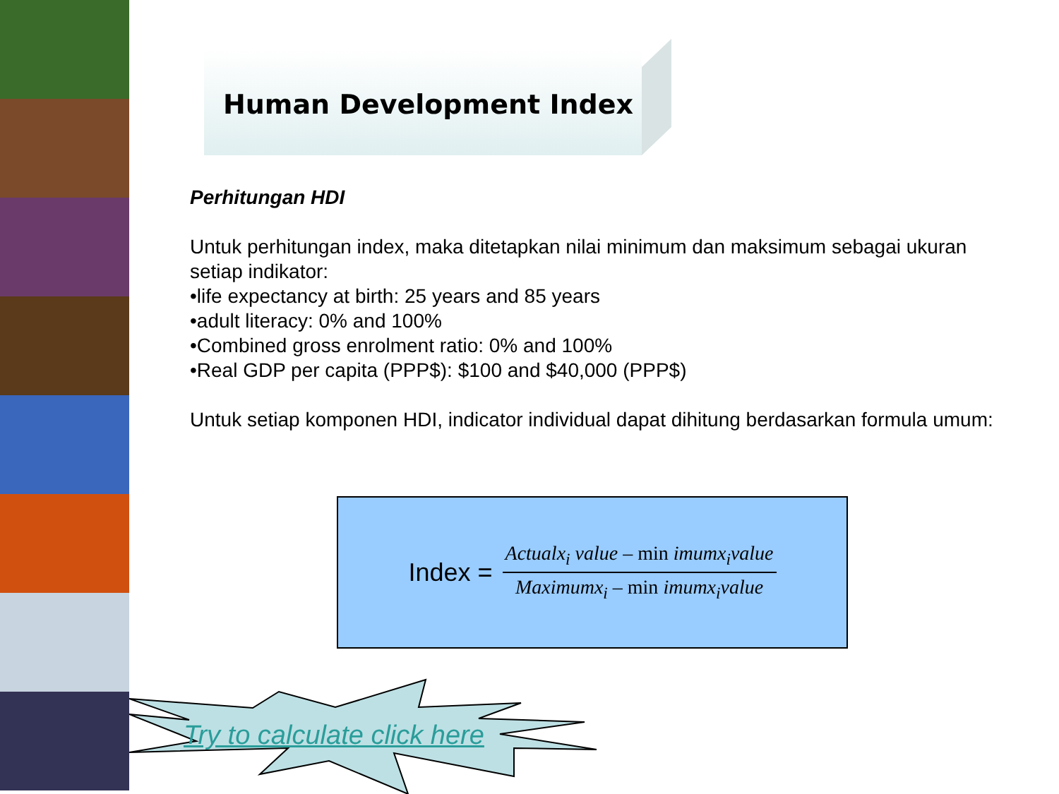Human Development Index
Perhitungan HDI
Untuk perhitungan index, maka ditetapkan nilai minimum dan maksimum sebagai ukuran setiap indikator:
•life expectancy at birth: 25 years and 85 years
•adult literacy: 0% and 100%
•Combined gross enrolment ratio: 0% and 100%
•Real GDP per capita (PPP$): $100 and $40,000 (PPP$)
Untuk setiap komponen HDI, indicator individual dapat dihitung berdasarkan formula umum:
Index =
Actualx<sub>i</sub> value – min imumx<sub>i</sub>value
Maximumx<sub>i</sub> – min imumx<sub>i</sub>value
Try to calculate click here